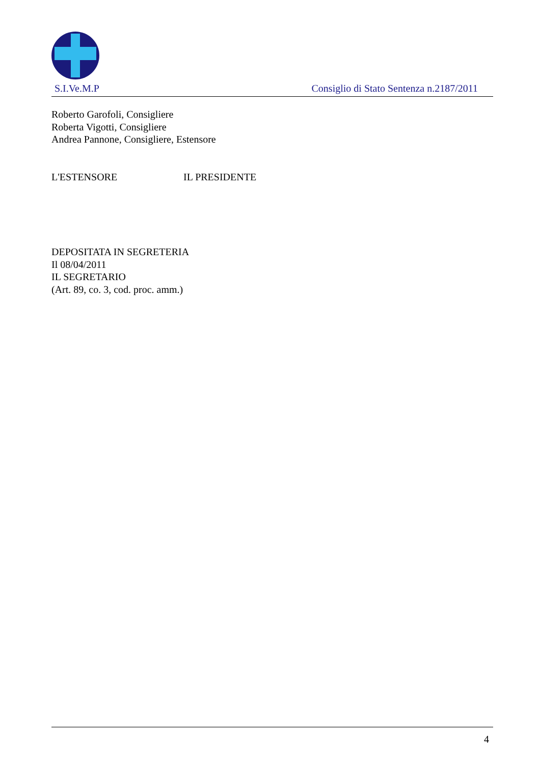S.I.Ve.M.P Consiglio di Stato Sentenza n.2187/2011
Roberto Garofoli, Consigliere
Roberta Vigotti, Consigliere
Andrea Pannone, Consigliere, Estensore
L'ESTENSORE IL PRESIDENTE
DEPOSITATA IN SEGRETERIA
Il 08/04/2011
IL SEGRETARIO
(Art. 89, co. 3, cod. proc. amm.)
4